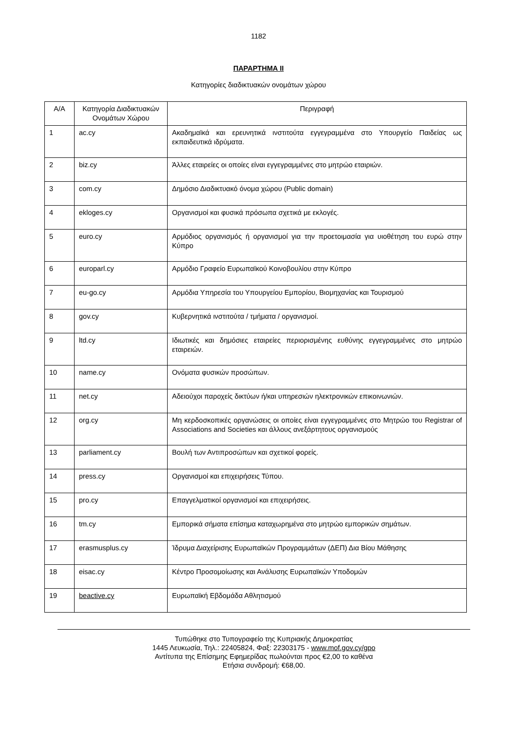1182
ΠΑΡΑΡΤΗΜΑ ΙΙ
Κατηγορίες διαδικτυακών ονομάτων χώρου
| Α/Α | Κατηγορία Διαδικτυακών Ονομάτων Χώρου | Περιγραφή |
| --- | --- | --- |
| 1 | ac.cy | Ακαδημαϊκά και ερευνητικά ινστιτούτα εγγεγραμμένα στο Υπουργείο Παιδείας ως εκπαιδευτικά ιδρύματα. |
| 2 | biz.cy | Άλλες εταιρείες οι οποίες είναι εγγεγραμμένες στο μητρώο εταιριών. |
| 3 | com.cy | Δημόσιο Διαδικτυακό όνομα χώρου (Public domain) |
| 4 | ekloges.cy | Οργανισμοί και φυσικά πρόσωπα σχετικά με εκλογές. |
| 5 | euro.cy | Αρμόδιος οργανισμός ή οργανισμοί για την προετοιμασία για υιοθέτηση του ευρώ στην Κύπρο |
| 6 | europarl.cy | Αρμόδιο Γραφείο Ευρωπαϊκού Κοινοβουλίου στην Κύπρο |
| 7 | eu-go.cy | Αρμόδια Υπηρεσία του Υπουργείου Εμπορίου, Βιομηχανίας και Τουρισμού |
| 8 | gov.cy | Κυβερνητικά ινστιτούτα / τμήματα / οργανισμοί. |
| 9 | ltd.cy | Ιδιωτικές και δημόσιες εταιρείες περιορισμένης ευθύνης εγγεγραμμένες στο μητρώο εταιρειών. |
| 10 | name.cy | Ονόματα φυσικών προσώπων. |
| 11 | net.cy | Αδειούχοι παροχείς δικτύων ή/και υπηρεσιών ηλεκτρονικών επικοινωνιών. |
| 12 | org.cy | Μη κερδοσκοπικές οργανώσεις οι οποίες είναι εγγεγραμμένες στο Μητρώο του Registrar of Associations and Societies και άλλους ανεξάρτητους οργανισμούς |
| 13 | parliament.cy | Βουλή των Αντιπροσώπων και σχετικοί φορείς. |
| 14 | press.cy | Οργανισμοί και επιχειρήσεις Τύπου. |
| 15 | pro.cy | Επαγγελματικοί οργανισμοί και επιχειρήσεις. |
| 16 | tm.cy | Εμπορικά σήματα επίσημα καταχωρημένα στο μητρώο εμπορικών σημάτων. |
| 17 | erasmusplus.cy | Ίδρυμα Διαχείρισης Ευρωπαϊκών Προγραμμάτων (ΔΕΠ) Δια Βίου Μάθησης |
| 18 | eisac.cy | Κέντρο Προσομοίωσης και Ανάλυσης Ευρωπαϊκών Υποδομών |
| 19 | beactive.cy | Ευρωπαϊκή Εβδομάδα Αθλητισμού |
Τυπώθηκε στο Τυπογραφείο της Κυπριακής Δημοκρατίας
1445 Λευκωσία, Τηλ.: 22405824, Φαξ: 22303175 - www.mof.gov.cy/gpo
Αντίτυπα της Επίσημης Εφημερίδας πωλούνται προς €2,00 το καθένα
Ετήσια συνδρομή: €68,00.